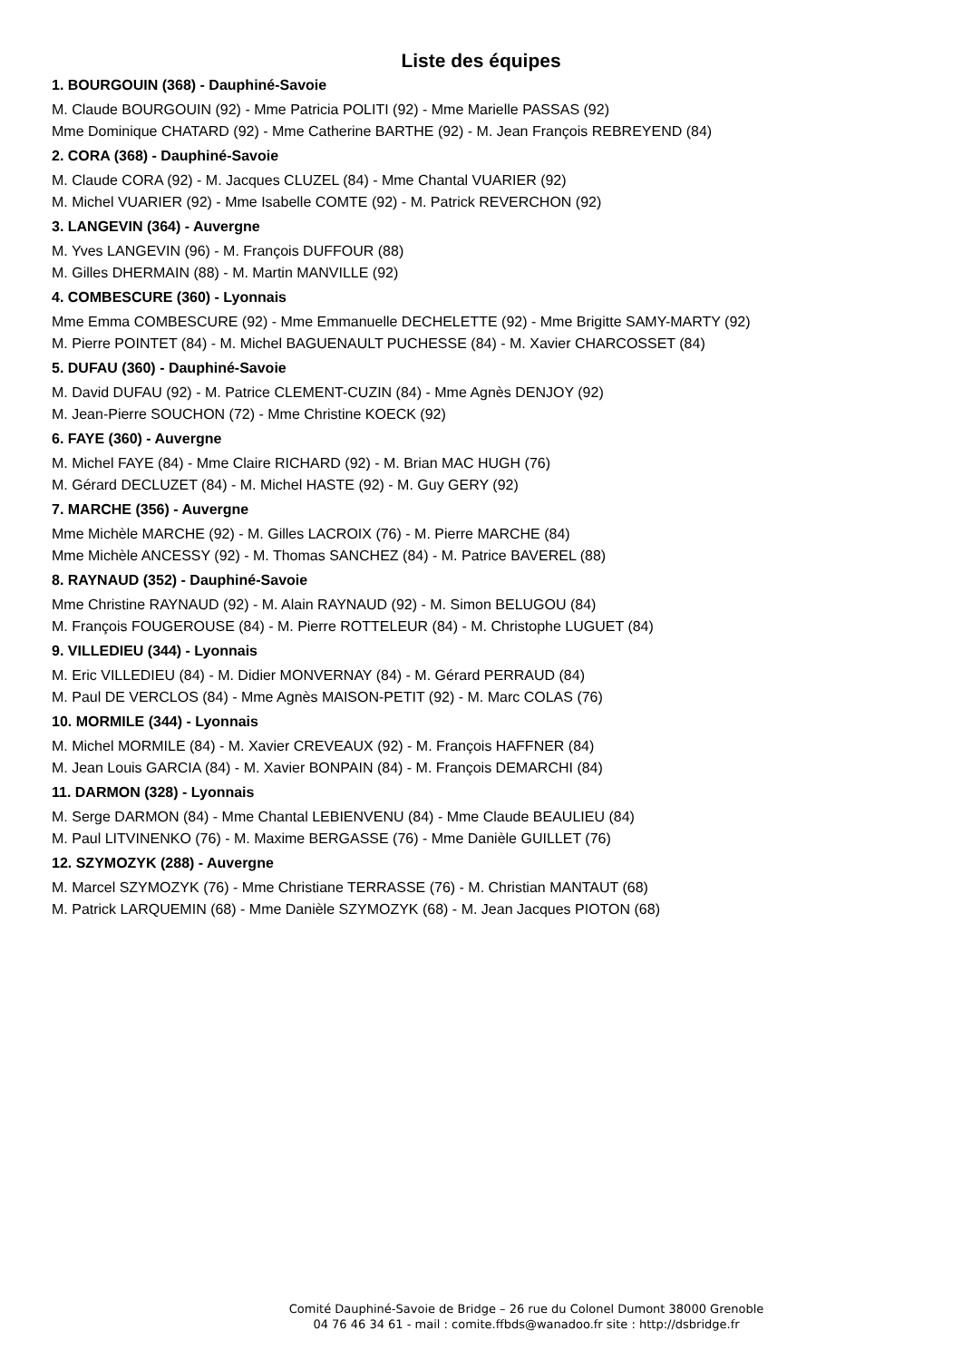Liste des équipes
1. BOURGOUIN (368) - Dauphiné-Savoie
M. Claude BOURGOUIN (92) - Mme Patricia POLITI (92) - Mme Marielle PASSAS (92)
Mme Dominique CHATARD (92) - Mme Catherine BARTHE (92) - M. Jean François REBREYEND (84)
2. CORA (368) - Dauphiné-Savoie
M. Claude CORA (92) - M. Jacques CLUZEL (84) - Mme Chantal VUARIER (92)
M. Michel VUARIER (92) - Mme Isabelle COMTE (92) - M. Patrick REVERCHON (92)
3. LANGEVIN (364) - Auvergne
M. Yves LANGEVIN (96) - M. François DUFFOUR (88)
M. Gilles DHERMAIN (88) - M. Martin MANVILLE (92)
4. COMBESCURE (360) - Lyonnais
Mme Emma COMBESCURE (92) - Mme Emmanuelle DECHELETTE (92) - Mme Brigitte SAMY-MARTY (92)
M. Pierre POINTET (84) - M. Michel BAGUENAULT PUCHESSE (84) - M. Xavier CHARCOSSET (84)
5. DUFAU (360) - Dauphiné-Savoie
M. David DUFAU (92) - M. Patrice CLEMENT-CUZIN (84) - Mme Agnès DENJOY (92)
M. Jean-Pierre SOUCHON (72) - Mme Christine KOECK (92)
6. FAYE (360) - Auvergne
M. Michel FAYE (84) - Mme Claire RICHARD (92) - M. Brian MAC HUGH (76)
M. Gérard DECLUZET (84) - M. Michel HASTE (92) - M. Guy GERY (92)
7. MARCHE (356) - Auvergne
Mme Michèle MARCHE (92) - M. Gilles LACROIX (76) - M. Pierre MARCHE (84)
Mme Michèle ANCESSY (92) - M. Thomas SANCHEZ (84) - M. Patrice BAVEREL (88)
8. RAYNAUD (352) - Dauphiné-Savoie
Mme Christine RAYNAUD (92) - M. Alain RAYNAUD (92) - M. Simon BELUGOU (84)
M. François FOUGEROUSE (84) - M. Pierre ROTTELEUR (84) - M. Christophe LUGUET (84)
9. VILLEDIEU (344) - Lyonnais
M. Eric VILLEDIEU (84) - M. Didier MONVERNAY (84) - M. Gérard PERRAUD (84)
M. Paul DE VERCLOS (84) - Mme Agnès MAISON-PETIT (92) - M. Marc COLAS (76)
10. MORMILE (344) - Lyonnais
M. Michel MORMILE (84) - M. Xavier CREVEAUX (92) - M. François HAFFNER (84)
M. Jean Louis GARCIA (84) - M. Xavier BONPAIN (84) - M. François DEMARCHI (84)
11. DARMON (328) - Lyonnais
M. Serge DARMON (84) - Mme Chantal LEBIENVENU (84) - Mme Claude BEAULIEU (84)
M. Paul LITVINENKO (76) - M. Maxime BERGASSE (76) - Mme Danièle GUILLET (76)
12. SZYMOZYK (288) - Auvergne
M. Marcel SZYMOZYK (76) - Mme Christiane TERRASSE (76) - M. Christian MANTAUT (68)
M. Patrick LARQUEMIN (68) - Mme Danièle SZYMOZYK (68) - M. Jean Jacques PIOTON (68)
Comité Dauphiné-Savoie de Bridge – 26 rue du Colonel Dumont 38000 Grenoble
04 76 46 34 61 - mail : comite.ffbds@wanadoo.fr site : http://dsbridge.fr